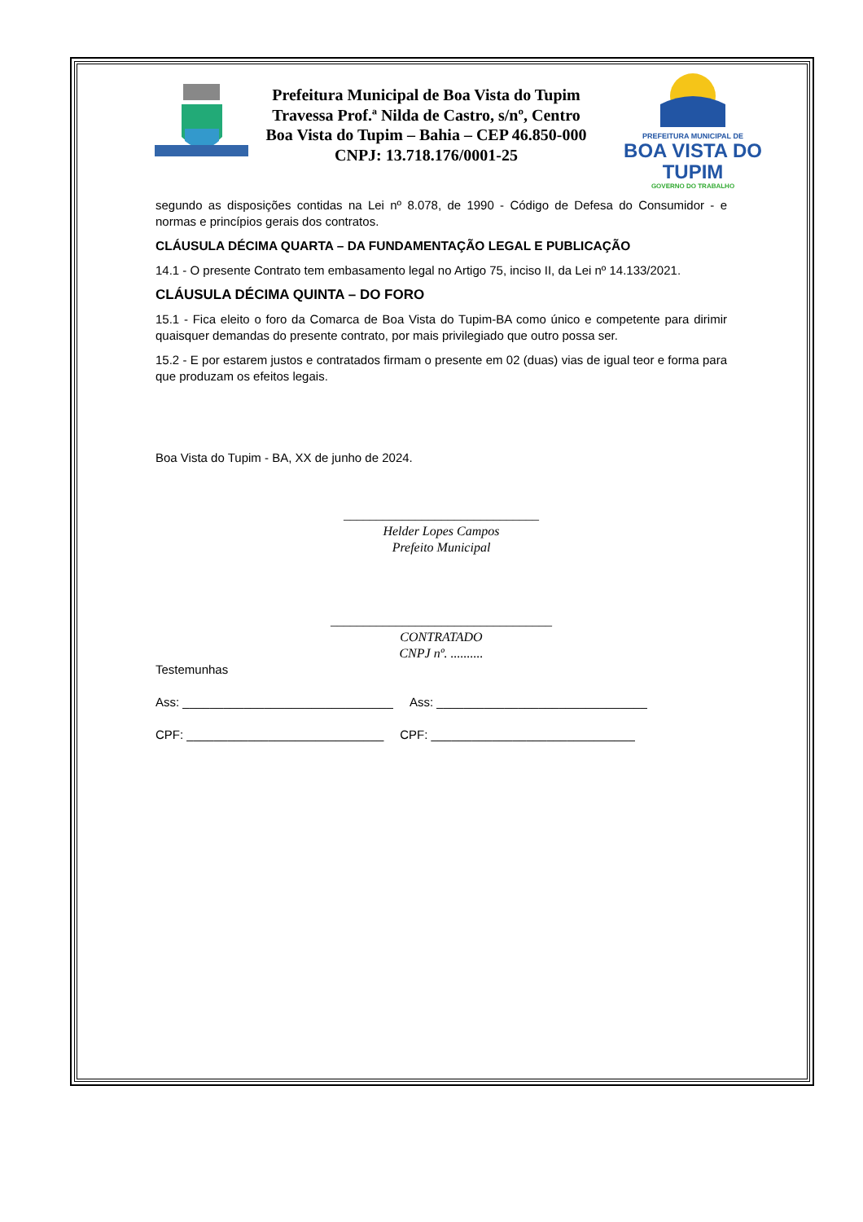Prefeitura Municipal de Boa Vista do Tupim
Travessa Prof.ª Nilda de Castro, s/nº, Centro
Boa Vista do Tupim – Bahia – CEP 46.850-000
CNPJ: 13.718.176/0001-25
PREFEITURA MUNICIPAL DE
BOA VISTA DO TUPIM
GOVERNO DO TRABALHO
segundo as disposições contidas na Lei nº 8.078, de 1990 - Código de Defesa do Consumidor - e normas e princípios gerais dos contratos.
CLÁUSULA DÉCIMA QUARTA – DA FUNDAMENTAÇÃO LEGAL E PUBLICAÇÃO
14.1 - O presente Contrato tem embasamento legal no Artigo 75, inciso II, da Lei nº 14.133/2021.
CLÁUSULA DÉCIMA QUINTA – DO FORO
15.1 - Fica eleito o foro da Comarca de Boa Vista do Tupim-BA como único e competente para dirimir quaisquer demandas do presente contrato, por mais privilegiado que outro possa ser.
15.2 - E por estarem justos e contratados firmam o presente em 02 (duas) vias de igual teor e forma para que produzam os efeitos legais.
Boa Vista do Tupim - BA, XX de junho de 2024.
______________________________
Helder Lopes Campos
Prefeito Municipal
__________________________________
CONTRATADO
CNPJ nº. ..........
Testemunhas
Ass: _______________________________ Ass: _______________________________
CPF: _____________________________ CPF: ______________________________